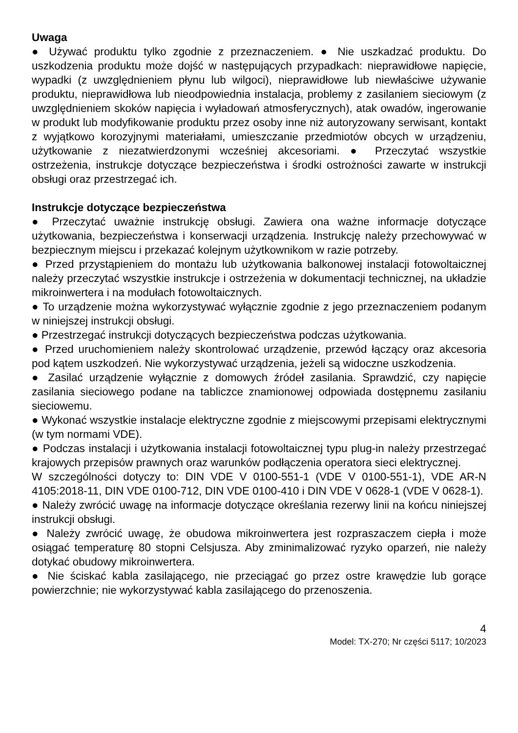Uwaga
● Używać produktu tylko zgodnie z przeznaczeniem. ● Nie uszkadzać produktu. Do uszkodzenia produktu może dojść w następujących przypadkach: nieprawidłowe napięcie, wypadki (z uwzględnieniem płynu lub wilgoci), nieprawidłowe lub niewłaściwe używanie produktu, nieprawidłowa lub nieodpowiednia instalacja, problemy z zasilaniem sieciowym (z uwzględnieniem skoków napięcia i wyładowań atmosferycznych), atak owadów, ingerowanie w produkt lub modyfikowanie produktu przez osoby inne niż autoryzowany serwisant, kontakt z wyjątkowo korozyjnymi materiałami, umieszczanie przedmiotów obcych w urządzeniu, użytkowanie z niezatwierdzonymi wcześniej akcesoriami. ● Przeczytać wszystkie ostrzeżenia, instrukcje dotyczące bezpieczeństwa i środki ostrożności zawarte w instrukcji obsługi oraz przestrzegać ich.
Instrukcje dotyczące bezpieczeństwa
● Przeczytać uważnie instrukcję obsługi. Zawiera ona ważne informacje dotyczące użytkowania, bezpieczeństwa i konserwacji urządzenia. Instrukcję należy przechowywać w bezpiecznym miejscu i przekazać kolejnym użytkownikom w razie potrzeby.
● Przed przystąpieniem do montażu lub użytkowania balkonowej instalacji fotowoltaicznej należy przeczytać wszystkie instrukcje i ostrzeżenia w dokumentacji technicznej, na układzie mikroinwertera i na modułach fotowoltaicznych.
● To urządzenie można wykorzystywać wyłącznie zgodnie z jego przeznaczeniem podanym w niniejszej instrukcji obsługi.
● Przestrzegać instrukcji dotyczących bezpieczeństwa podczas użytkowania.
● Przed uruchomieniem należy skontrolować urządzenie, przewód łączący oraz akcesoria pod kątem uszkodzeń. Nie wykorzystywać urządzenia, jeżeli są widoczne uszkodzenia.
● Zasilać urządzenie wyłącznie z domowych źródeł zasilania. Sprawdzić, czy napięcie zasilania sieciowego podane na tabliczce znamionowej odpowiada dostępnemu zasilaniu sieciowemu.
● Wykonać wszystkie instalacje elektryczne zgodnie z miejscowymi przepisami elektrycznymi (w tym normami VDE).
● Podczas instalacji i użytkowania instalacji fotowoltaicznej typu plug-in należy przestrzegać krajowych przepisów prawnych oraz warunków podłączenia operatora sieci elektrycznej.
W szczególności dotyczy to: DIN VDE V 0100-551-1 (VDE V 0100-551-1), VDE AR-N 4105:2018-11, DIN VDE 0100-712, DIN VDE 0100-410 i DIN VDE V 0628-1 (VDE V 0628-1).
● Należy zwrócić uwagę na informacje dotyczące określania rezerwy linii na końcu niniejszej instrukcji obsługi.
● Należy zwrócić uwagę, że obudowa mikroinwertera jest rozpraszaczem ciepła i może osiągać temperaturę 80 stopni Celsjusza. Aby zminimalizować ryzyko oparzeń, nie należy dotykać obudowy mikroinwertera.
● Nie ściskać kabla zasilającego, nie przeciągać go przez ostre krawędzie lub gorące powierzchnie; nie wykorzystywać kabla zasilającego do przenoszenia.
4
Model: TX-270; Nr części 5117; 10/2023